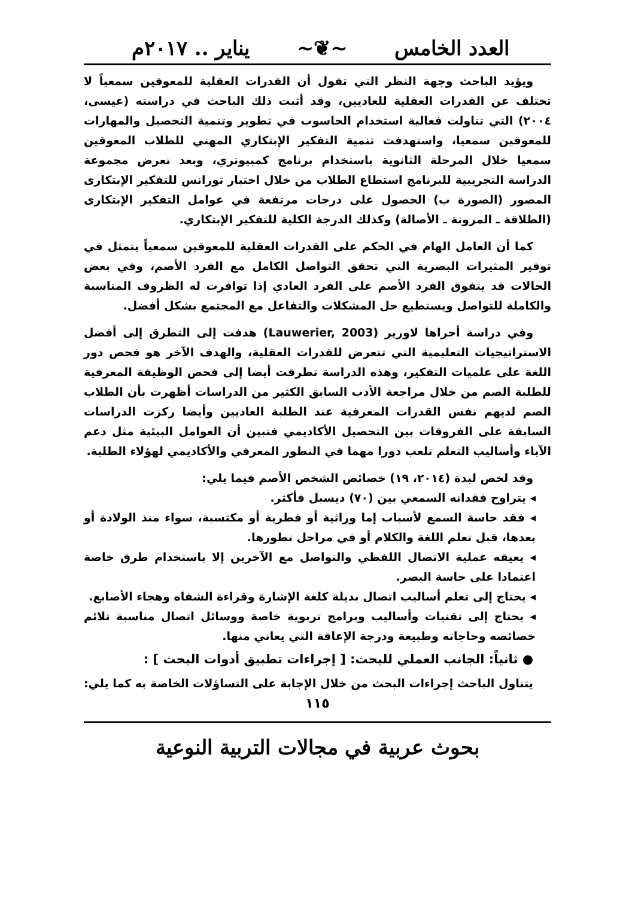العدد الخامس ~❦~ يناير .. ٢٠١٧م
ويؤيد الباحث وجهة النظر التي تقول أن القدرات العقلية للمعوقين سمعياً لا تختلف عن القدرات العقلية للعاديين، وقد أثبت ذلك الباحث في دراسته (عيسى، ٢٠٠٤) التي تناولت فعالية استخدام الحاسوب في تطوير وتنمية التحصيل والمهارات للمعوقين سمعيا، واستهدفت تنمية التفكير الإبتكاري المهني للطلاب المعوقين سمعيا خلال المرحلة الثانوية باستخدام برنامج كمبيوتري، وبعد تعرض مجموعة الدراسة التجريبية للبرنامج استطاع الطلاب من خلال اختبار تورانس للتفكير الإبتكارى المصور (الصورة ب) الحصول على درجات مرتفعة في عوامل التفكير الإبتكارى (الطلاقة ـ المرونة ـ الأصالة) وكذلك الدرجة الكلية للتفكير الإبتكاري.
كما أن العامل الهام في الحكم على القدرات العقلية للمعوقين سمعياً يتمثل في توفير المثيرات البصرية التي تحقق التواصل الكامل مع الفرد الأصم، وفي بعض الحالات قد يتفوق الفرد الأصم على الفرد العادي إذا توافرت له الظروف المناسبة والكاملة للتواصل ويستطيع حل المشكلات والتفاعل مع المجتمع بشكل أفضل.
وفي دراسة أجراها لاورير (Lauwerier, 2003) هدفت إلى التطرق إلى أفضل الاستراتيجيات التعليمية التي تتعرض للقدرات العقلية، والهدف الآخر هو فحص دور اللغة على علميات التفكير، وهذه الدراسة تطرقت أيضا إلى فحص الوظيفة المعرفية للطلبة الصم من خلال مراجعة الأدب السابق الكثير من الدراسات أظهرت بأن الطلاب الصم لديهم نفس القدرات المعرفية عند الطلبة العاديين وأيضا ركزت الدراسات السابقة على الفروقات بين التحصيل الأكاديمي فتبين أن العوامل البيئية مثل دعم الآباء وأساليب التعلم تلعب دورا مهما في التطور المعرفي والأكاديمي لهؤلاء الطلبة.
وقد لخص لبدة (٢٠١٤، ١٩) خصائص الشخص الأصم فيما يلي:
◂ يتراوح فقدانه السمعي بين (٧٠) ديسبل فأكثر.
◂ فقد حاسة السمع لأسباب إما وراثية أو فطرية أو مكتسبة، سواء منذ الولادة أو بعدها، قبل تعلم اللغة والكلام أو في مراحل تطورها.
◂ يعيقه عملية الاتصال اللفظي والتواصل مع الآخرين إلا باستخدام طرق خاصة اعتمادا على حاسة البصر.
◂ يحتاج إلى تعلم أساليب اتصال بديلة كلغة الإشارة وقراءة الشفاه وهجاء الأصابع.
◂ يحتاج إلى تقنيات وأساليب وبرامج تربوية خاصة ووسائل اتصال مناسبة تلائم خصائصه وحاجاته وطبيعة ودرجة الإعاقة التي يعاني منها.
● ثانياً: الجانب العملي للبحث: [ إجراءات تطبيق أدوات البحث ] :
يتناول الباحث إجراءات البحث من خلال الإجابة على التساؤلات الخاصة به كما يلي:
١١٥
بحوث عربية في مجالات التربية النوعية